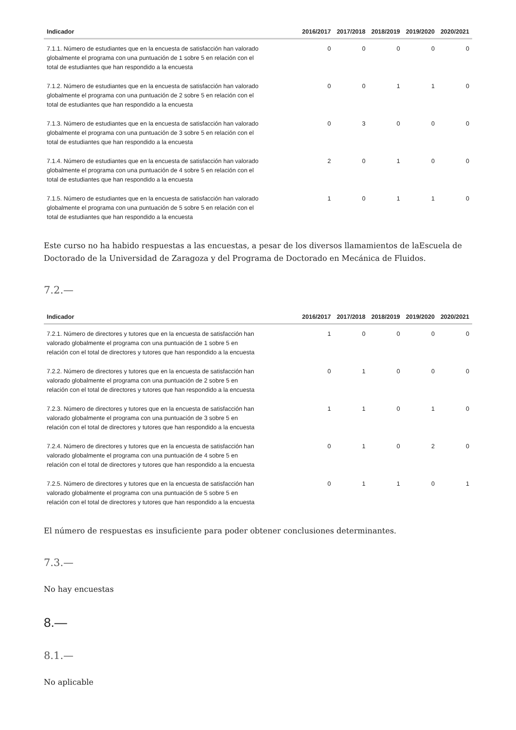| Indicador | 2016/2017 | 2017/2018 | 2018/2019 | 2019/2020 | 2020/2021 |
| --- | --- | --- | --- | --- | --- |
| 7.1.1. Número de estudiantes que en la encuesta de satisfacción han valorado globalmente el programa con una puntuación de 1 sobre 5 en relación con el total de estudiantes que han respondido a la encuesta | 0 | 0 | 0 | 0 | 0 |
| 7.1.2. Número de estudiantes que en la encuesta de satisfacción han valorado globalmente el programa con una puntuación de 2 sobre 5 en relación con el total de estudiantes que han respondido a la encuesta | 0 | 0 | 1 | 1 | 0 |
| 7.1.3. Número de estudiantes que en la encuesta de satisfacción han valorado globalmente el programa con una puntuación de 3 sobre 5 en relación con el total de estudiantes que han respondido a la encuesta | 0 | 3 | 0 | 0 | 0 |
| 7.1.4. Número de estudiantes que en la encuesta de satisfacción han valorado globalmente el programa con una puntuación de 4 sobre 5 en relación con el total de estudiantes que han respondido a la encuesta | 2 | 0 | 1 | 0 | 0 |
| 7.1.5. Número de estudiantes que en la encuesta de satisfacción han valorado globalmente el programa con una puntuación de 5 sobre 5 en relación con el total de estudiantes que han respondido a la encuesta | 1 | 0 | 1 | 1 | 0 |
Este curso no ha habido respuestas a las encuestas, a pesar de los diversos llamamientos de laEscuela de Doctorado de la Universidad de Zaragoza y del Programa de Doctorado en Mecánica de Fluidos.
7.2.—
| Indicador | 2016/2017 | 2017/2018 | 2018/2019 | 2019/2020 | 2020/2021 |
| --- | --- | --- | --- | --- | --- |
| 7.2.1. Número de directores y tutores que en la encuesta de satisfacción han valorado globalmente el programa con una puntuación de 1 sobre 5 en relación con el total de directores y tutores que han respondido a la encuesta | 1 | 0 | 0 | 0 | 0 |
| 7.2.2. Número de directores y tutores que en la encuesta de satisfacción han valorado globalmente el programa con una puntuación de 2 sobre 5 en relación con el total de directores y tutores que han respondido a la encuesta | 0 | 1 | 0 | 0 | 0 |
| 7.2.3. Número de directores y tutores que en la encuesta de satisfacción han valorado globalmente el programa con una puntuación de 3 sobre 5 en relación con el total de directores y tutores que han respondido a la encuesta | 1 | 1 | 0 | 1 | 0 |
| 7.2.4. Número de directores y tutores que en la encuesta de satisfacción han valorado globalmente el programa con una puntuación de 4 sobre 5 en relación con el total de directores y tutores que han respondido a la encuesta | 0 | 1 | 0 | 2 | 0 |
| 7.2.5. Número de directores y tutores que en la encuesta de satisfacción han valorado globalmente el programa con una puntuación de 5 sobre 5 en relación con el total de directores y tutores que han respondido a la encuesta | 0 | 1 | 1 | 0 | 1 |
El número de respuestas es insuficiente para poder obtener conclusiones determinantes.
7.3.—
No hay encuestas
8.—
8.1.—
No aplicable